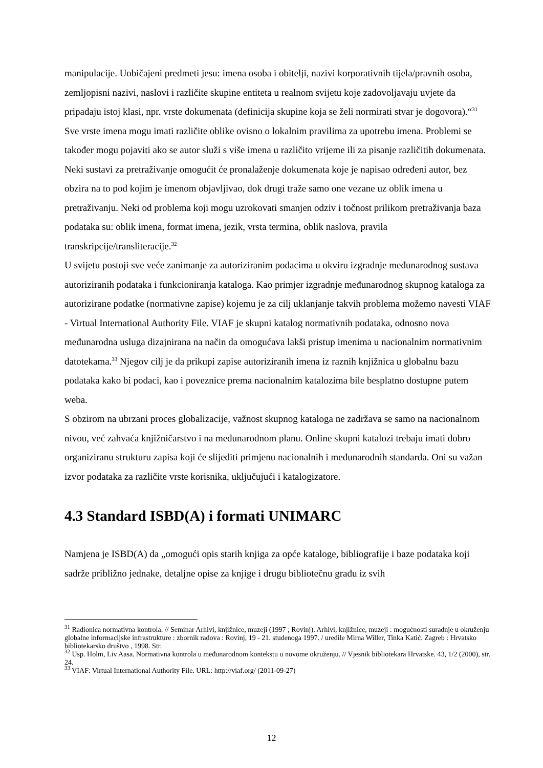manipulacije. Uobičajeni predmeti jesu: imena osoba i obitelji, nazivi korporativnih tijela/pravnih osoba, zemljopisni nazivi, naslovi i različite skupine entiteta u realnom svijetu koje zadovoljavaju uvjete da pripadaju istoj klasi, npr. vrste dokumenata (definicija skupine koja se želi normirati stvar je dogovora).“<sup>31</sup> Sve vrste imena mogu imati različite oblike ovisno o lokalnim pravilima za upotrebu imena. Problemi se također mogu pojaviti ako se autor služi s više imena u različito vrijeme ili za pisanje različitih dokumenata. Neki sustavi za pretraživanje omogućit će pronalaženje dokumenata koje je napisao određeni autor, bez obzira na to pod kojim je imenom objavljivao, dok drugi traže samo one vezane uz oblik imena u pretraživanju. Neki od problema koji mogu uzrokovati smanjen odziv i točnost prilikom pretraživanja baza podataka su: oblik imena, format imena, jezik, vrsta termina, oblik naslova, pravila transkripcije/transliteracije.<sup>32</sup>
U svijetu postoji sve veće zanimanje za autoriziranim podacima u okviru izgradnje međunarodnog sustava autoriziranih podataka i funkcioniranja kataloga. Kao primjer izgradnje međunarodnog skupnog kataloga za autorizirane podatke (normativne zapise) kojemu je za cilj uklanjanje takvih problema možemo navesti VIAF - Virtual International Authority File. VIAF je skupni katalog normativnih podataka, odnosno nova međunarodna usluga dizajnirana na način da omogućava lakši pristup imenima u nacionalnim normativnim datotekama.<sup>33</sup> Njegov cilj je da prikupi zapise autoriziranih imena iz raznih knjižnica u globalnu bazu podataka kako bi podaci, kao i poveznice prema nacionalnim katalozima bile besplatno dostupne putem weba.
S obzirom na ubrzani proces globalizacije, važnost skupnog kataloga ne zadržava se samo na nacionalnom nivou, već zahvaća knjižničarstvo i na međunarodnom planu. Online skupni katalozi trebaju imati dobro organiziranu strukturu zapisa koji će slijediti primjenu nacionalnih i međunarodnih standarda. Oni su važan izvor podataka za različite vrste korisnika, uključujući i katalogizatore.
4.3 Standard ISBD(A) i formati UNIMARC
Namjena je ISBD(A) da „omogući opis starih knjiga za opće kataloge, bibliografije i baze podataka koji sadrže približno jednake, detaljne opise za knjige i drugu bibliotečnu građu iz svih
<sup>31</sup> Radionica normativna kontrola. // Seminar Arhivi, knjižnice, muzeji (1997 ; Rovinj). Arhivi, knjižnice, muzeji : mogućnosti suradnje u okruženju globalne informacijske infrastrukture : zbornik radova : Rovinj, 19 - 21. studenoga 1997. / uredile Mirna Willer, Tinka Katić. Zagreb : Hrvatsko bibliotekarsko društvo , 1998. Str.
<sup>32</sup> Usp. Holm, Liv Aasa. Normativna kontrola u međunarodnom kontekstu u novome okruženju. // Vjesnik bibliotekara Hrvatske. 43, 1/2 (2000), str. 24.
<sup>33</sup> VIAF: Virtual International Authority File. URL: http://viaf.org/ (2011-09-27)
12